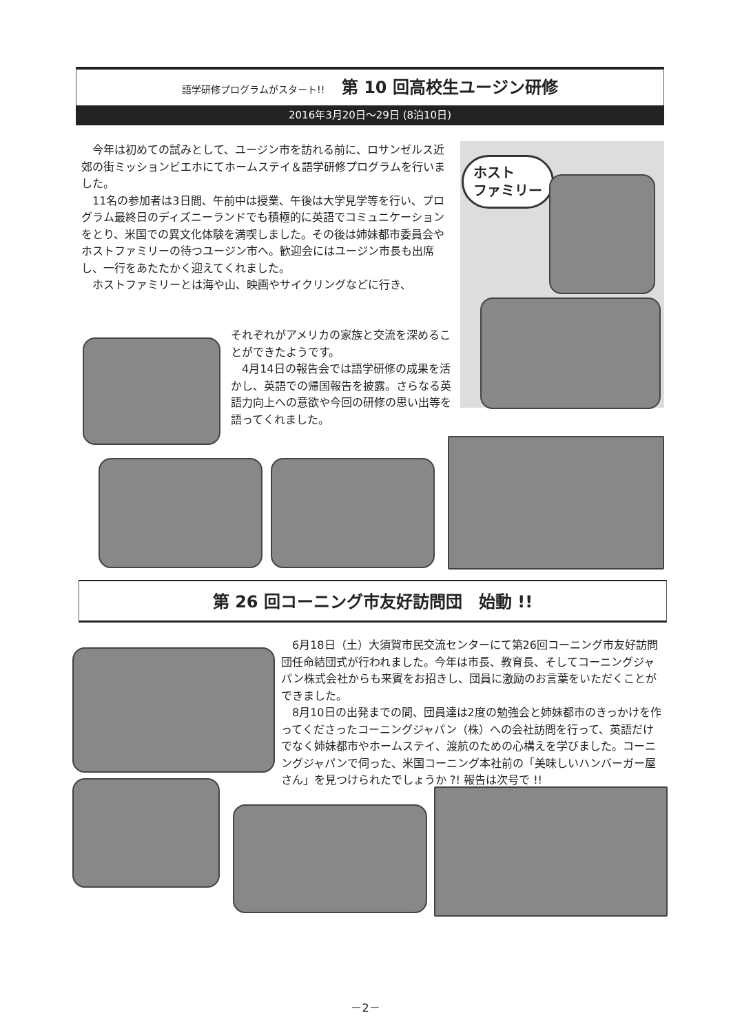語学研修プログラムがスタート!! 第 10 回高校生ユージン研修
2016年3月20日〜29日 (8泊10日)
今年は初めての試みとして、ユージン市を訪れる前に、ロサンゼルス近郊の街ミッションビエホにてホームステイ＆語学研修プログラムを行いました。
11名の参加者は3日間、午前中は授業、午後は大学見学等を行い、プログラム最終日のディズニーランドでも積極的に英語でコミュニケーションをとり、米国での異文化体験を満喫しました。その後は姉妹都市委員会やホストファミリーの待つユージン市へ。歓迎会にはユージン市長も出席し、一行をあたたかく迎えてくれました。
ホストファミリーとは海や山、映画やサイクリングなどに行き、
それぞれがアメリカの家族と交流を深めることができたようです。
　4月14日の報告会では語学研修の成果を活かし、英語での帰国報告を披露。さらなる英語力向上への意欲や今回の研修の思い出等を語ってくれました。
ホスト
ファミリー
第 26 回コーニング市友好訪問団　始動 !!
6月18日（土）大須賀市民交流センターにて第26回コーニング市友好訪問団任命結団式が行われました。今年は市長、教育長、そしてコーニングジャパン株式会社からも来賓をお招きし、団員に激励のお言葉をいただくことができました。
8月10日の出発までの間、団員達は2度の勉強会と姉妹都市のきっかけを作ってくださったコーニングジャパン（株）への会社訪問を行って、英語だけでなく姉妹都市やホームステイ、渡航のための心構えを学びました。コーニングジャパンで伺った、米国コーニング本社前の「美味しいハンバーガー屋さん」を見つけられたでしょうか ?! 報告は次号で !!
－2－